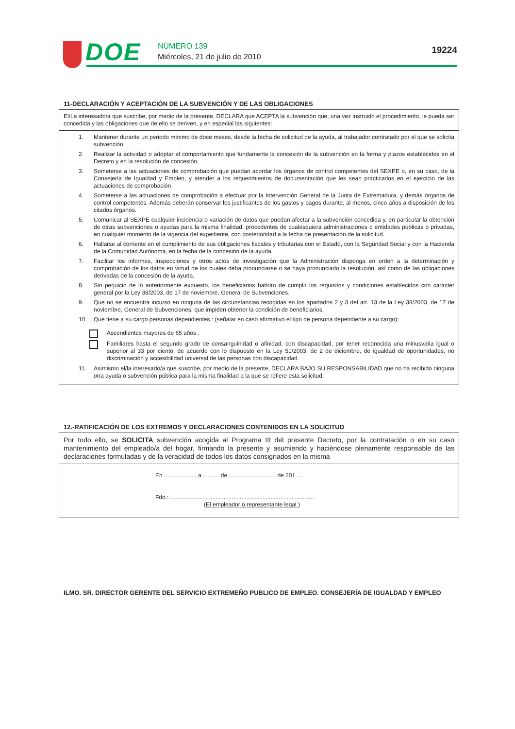DOE NÚMERO 139
Miércoles, 21 de julio de 2010
19224
11-DECLARACIÓN Y ACEPTACIÓN DE LA SUBVENCIÓN Y DE LAS OBLIGACIONES
El/La interesado/a que suscribe, por medio de la presente, DECLARA que ACEPTA la subvención que, una vez instruido el procedimiento, le pueda ser concedida y las obligaciones que de ello se deriven, y en especial las siguientes:
1. Mantener durante un periodo mínimo de doce meses, desde la fecha de solicitud de la ayuda, al trabajador contratado por el que se solicita subvención.
2. Realizar la actividad o adoptar el comportamiento que fundamente la concesión de la subvención en la forma y plazos establecidos en el Decreto y en la resolución de concesión.
3. Someterse a las actuaciones de comprobación que puedan acordar los órganos de control competentes del SEXPE o, en su caso, de la Consejería de Igualdad y Empleo, y atender a los requerimientos de documentación que les sean practicados en el ejercicio de las actuaciones de comprobación.
4. Someterse a las actuaciones de comprobación a efectuar por la Intervención General de la Junta de Extremadura, y demás órganos de control competentes. Además deberán conservar los justificantes de los gastos y pagos durante, al menos, cinco años a disposición de los citados órganos.
5. Comunicar al SEXPE cualquier incidencia o variación de datos que puedan afectar a la subvención concedida y, en particular la obtención de otras subvenciones o ayudas para la misma finalidad, procedentes de cualesquiera administraciones o entidades públicas o privadas, en cualquier momento de la vigencia del expediente, con posterioridad a la fecha de presentación de la solicitud.
6. Hallarse al corriente en el cumplimiento de sus obligaciones fiscales y tributarias con el Estado, con la Seguridad Social y con la Hacienda de la Comunidad Autónoma, en la fecha de la concesión de la ayuda.
7. Facilitar los informes, inspecciones y otros actos de investigación que la Administración disponga en orden a la determinación y comprobación de los datos en virtud de los cuales deba pronunciarse o se haya pronunciado la resolución, así como de las obligaciones derivadas de la concesión de la ayuda.
8. Sin perjuicio de lo anteriormente expuesto, los beneficiarios habrán de cumplir los requisitos y condiciones establecidos con carácter general por la Ley 38/2003, de 17 de noviembre, General de Subvenciones.
9. Que no se encuentra incurso en ninguna de las circunstancias recogidas en los apartados 2 y 3 del art. 13 de la Ley 38/2003, de 17 de noviembre, General de Subvenciones, que impiden obtener la condición de beneficiarios.
10. Que tiene a su cargo personas dependientes : (señalar en caso afirmativo el tipo de persona dependiente a su cargo):
Ascendientes mayores de 65 años .
Familiares hasta el segundo grado de consanguinidad o afinidad, con discapacidad, por tener reconocida una minusvalía igual o superior al 33 por ciento, de acuerdo con lo dispuesto en la Ley 51/2003, de 2 de diciembre, de igualdad de oportunidades, no discriminación y accesibilidad universal de las personas con discapacidad.
11. Asimismo el/la interesado/a que suscribe, por medio de la presente, DECLARA BAJO SU RESPONSABILIDAD que no ha recibido ninguna otra ayuda o subvención pública para la misma finalidad a la que se refiere esta solicitud.
12.-RATIFICACIÓN DE LOS EXTREMOS Y DECLARACIONES CONTENIDOS EN LA SOLICITUD
Por todo ello, se SOLICITA subvención acogida al Programa III del presente Decreto, por la contratación o en su caso mantenimiento del empleado/a del hogar, firmando la presente y asumiendo y haciéndose plenamente responsable de las declaraciones formuladas y de la veracidad de todos los datos consignados en la misma
En ..................., a .......... de ............................. de 201....
Fdo.:..........................................................................................
(El empleador o representante legal )
ILMO. SR. DIRECTOR GERENTE DEL SERVICIO EXTREMEÑO PUBLICO DE EMPLEO. CONSEJERÍA DE IGUALDAD Y EMPLEO